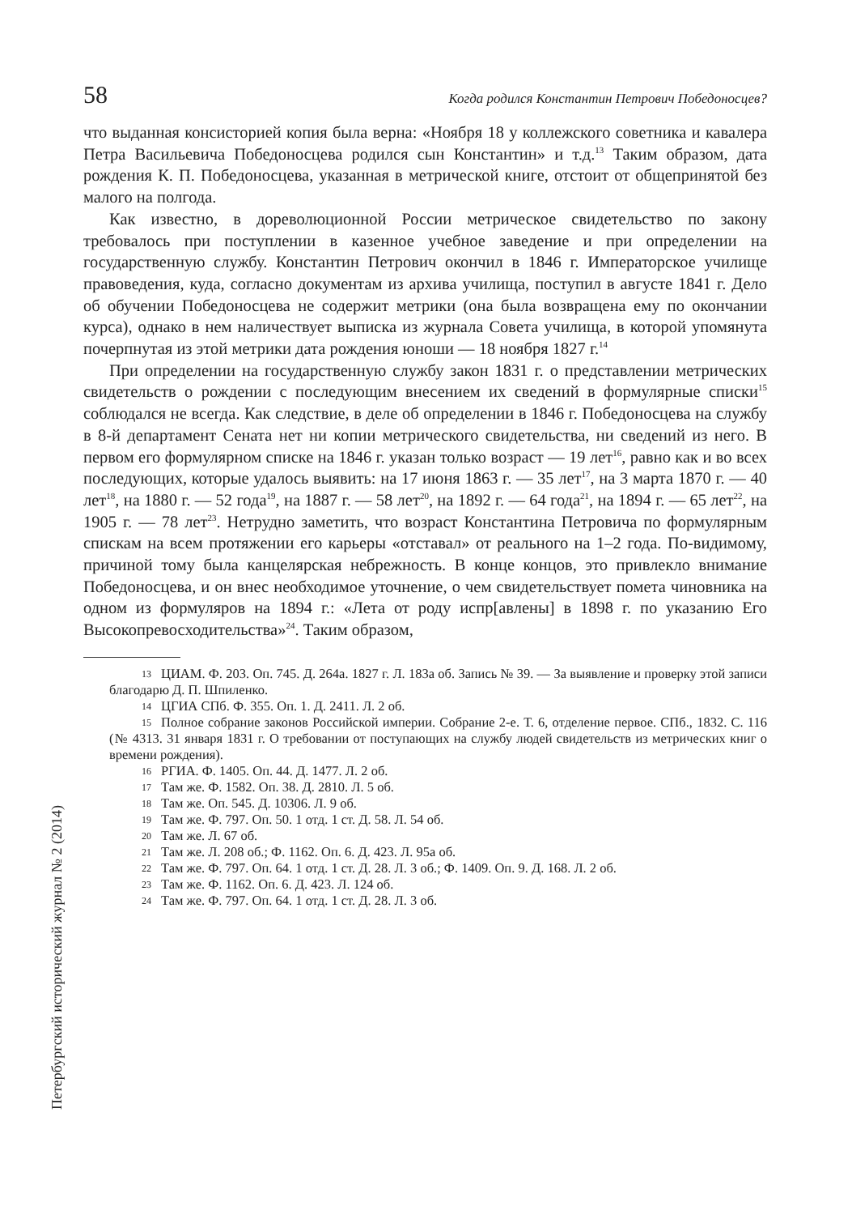58 Когда родился Константин Петрович Победоносцев?
что выданная консисторией копия была верна: «Ноября 18 у коллежского советника и кавалера Петра Васильевича Победоносцева родился сын Константин» и т.д.<sup>13</sup> Таким образом, дата рождения К. П. Победоносцева, указанная в метрической книге, отстоит от общепринятой без малого на полгода.
Как известно, в дореволюционной России метрическое свидетельство по закону требовалось при поступлении в казенное учебное заведение и при определении на государственную службу. Константин Петрович окончил в 1846 г. Императорское училище правоведения, куда, согласно документам из архива училища, поступил в августе 1841 г. Дело об обучении Победоносцева не содержит метрики (она была возвращена ему по окончании курса), однако в нем наличествует выписка из журнала Совета училища, в которой упомянута почерпнутая из этой метрики дата рождения юноши — 18 ноября 1827 г.<sup>14</sup>
При определении на государственную службу закон 1831 г. о представлении метрических свидетельств о рождении с последующим внесением их сведений в формулярные списки<sup>15</sup> соблюдался не всегда. Как следствие, в деле об определении в 1846 г. Победоносцева на службу в 8-й департамент Сената нет ни копии метрического свидетельства, ни сведений из него. В первом его формулярном списке на 1846 г. указан только возраст — 19 лет<sup>16</sup>, равно как и во всех последующих, которые удалось выявить: на 17 июня 1863 г. — 35 лет<sup>17</sup>, на 3 марта 1870 г. — 40 лет<sup>18</sup>, на 1880 г. — 52 года<sup>19</sup>, на 1887 г. — 58 лет<sup>20</sup>, на 1892 г. — 64 года<sup>21</sup>, на 1894 г. — 65 лет<sup>22</sup>, на 1905 г. — 78 лет<sup>23</sup>. Нетрудно заметить, что возраст Константина Петровича по формулярным спискам на всем протяжении его карьеры «отставал» от реального на 1–2 года. По-видимому, причиной тому была канцелярская небрежность. В конце концов, это привлекло внимание Победоносцева, и он внес необходимое уточнение, о чем свидетельствует помета чиновника на одном из формуляров на 1894 г.: «Лета от роду испр[авлены] в 1898 г. по указанию Его Высокопревосходительства»<sup>24</sup>. Таким образом,
13 ЦИАМ. Ф. 203. Оп. 745. Д. 264а. 1827 г. Л. 183а об. Запись № 39. — За выявление и проверку этой записи благодарю Д. П. Шпиленко.
14 ЦГИА СПб. Ф. 355. Оп. 1. Д. 2411. Л. 2 об.
15 Полное собрание законов Российской империи. Собрание 2-е. Т. 6, отделение первое. СПб., 1832. С. 116 (№ 4313. 31 января 1831 г. О требовании от поступающих на службу людей свидетельств из метрических книг о времени рождения).
16 РГИА. Ф. 1405. Оп. 44. Д. 1477. Л. 2 об.
17 Там же. Ф. 1582. Оп. 38. Д. 2810. Л. 5 об.
18 Там же. Оп. 545. Д. 10306. Л. 9 об.
19 Там же. Ф. 797. Оп. 50. 1 отд. 1 ст. Д. 58. Л. 54 об.
20 Там же. Л. 67 об.
21 Там же. Л. 208 об.; Ф. 1162. Оп. 6. Д. 423. Л. 95а об.
22 Там же. Ф. 797. Оп. 64. 1 отд. 1 ст. Д. 28. Л. 3 об.; Ф. 1409. Оп. 9. Д. 168. Л. 2 об.
23 Там же. Ф. 1162. Оп. 6. Д. 423. Л. 124 об.
24 Там же. Ф. 797. Оп. 64. 1 отд. 1 ст. Д. 28. Л. 3 об.
Петербургский исторический журнал № 2 (2014)